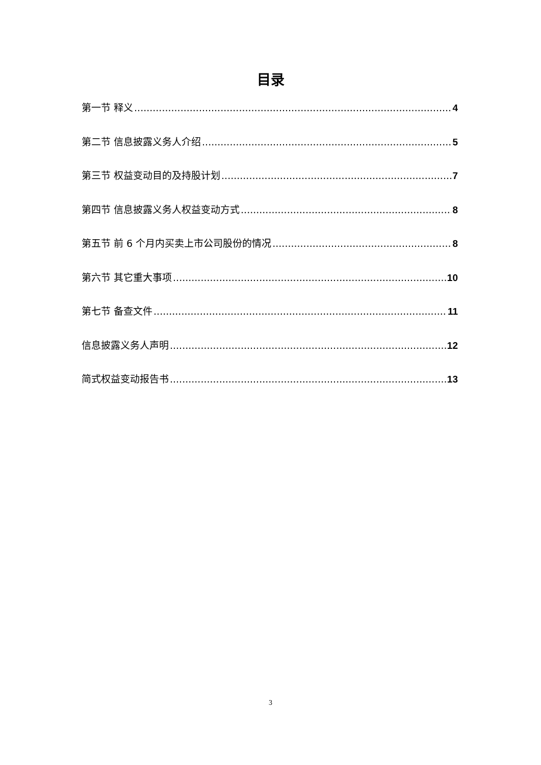目录
第一节 释义 4
第二节 信息披露义务人介绍 5
第三节 权益变动目的及持股计划 7
第四节 信息披露义务人权益变动方式 8
第五节 前 6 个月内买卖上市公司股份的情况 8
第六节 其它重大事项 10
第七节 备查文件 11
信息披露义务人声明 12
简式权益变动报告书 13
3